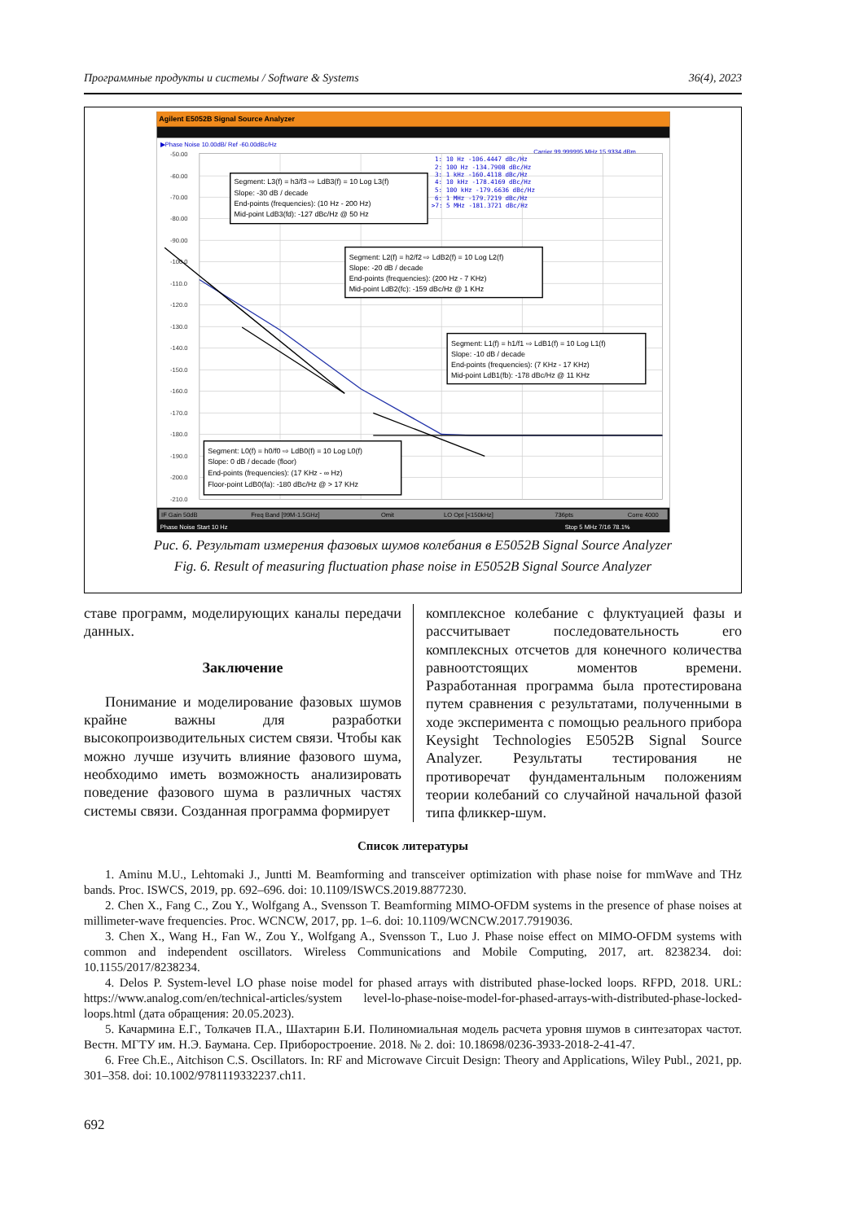Программные продукты и системы / Software & Systems 36(4), 2023
Agilent E5052B Signal Source Analyzer
▶Phase Noise 10.00dB/ Ref -60.00dBc/Hz
Carrier 99.999995 MHz 15.9334 dBm
-50.00
-60.00
-70.00
-80.00
-90.00
-100.0
-110.0
-120.0
-130.0
-140.0
-150.0
-160.0
-170.0
-180.0
-190.0
-200.0
-210.0
1: 10 Hz -106.4447 dBc/Hz
2: 100 Hz -134.7908 dBc/Hz
3: 1 kHz -160.4118 dBc/Hz
4: 10 kHz -178.4169 dBc/Hz
5: 100 kHz -179.6636 dBc/Hz
6: 1 MHz -179.7219 dBc/Hz
>7: 5 MHz -181.3721 dBc/Hz
Segment: L3(f) = h3/f3 ⇨ LdB3(f) = 10 Log L3(f)
Slope: -30 dB / decade
End-points (frequencies): (10 Hz - 200 Hz)
Mid-point LdB3(fd): -127 dBc/Hz @ 50 Hz
Segment: L2(f) = h2/f2 ⇨ LdB2(f) = 10 Log L2(f)
Slope: -20 dB / decade
End-points (frequencies): (200 Hz - 7 KHz)
Mid-point LdB2(fc): -159 dBc/Hz @ 1 KHz
Segment: L1(f) = h1/f1 ⇨ LdB1(f) = 10 Log L1(f)
Slope: -10 dB / decade
End-points (frequencies): (7 KHz - 17 KHz)
Mid-point LdB1(fb): -178 dBc/Hz @ 11 KHz
Segment: L0(f) = h0/f0 ⇨ LdB0(f) = 10 Log L0(f)
Slope: 0 dB / decade (floor)
End-points (frequencies): (17 KHz - ∞ Hz)
Floor-point LdB0(fa): -180 dBc/Hz @ > 17 KHz
IF Gain 50dB
Freq Band [99M-1.5GHz]
Omit
LO Opt [<150kHz]
736pts
Corre 4000
Phase Noise Start 10 Hz
Stop 5 MHz 7/16 78.1%
Рис. 6. Результат измерения фазовых шумов колебания в E5052B Signal Source Analyzer
Fig. 6. Result of measuring fluctuation phase noise in E5052B Signal Source Analyzer
ставе программ, моделирующих каналы передачи данных.
Заключение
Понимание и моделирование фазовых шумов крайне важны для разработки высокопроизводительных систем связи. Чтобы как можно лучше изучить влияние фазового шума, необходимо иметь возможность анализировать поведение фазового шума в различных частях системы связи. Созданная программа формирует
комплексное колебание с флуктуацией фазы и рассчитывает последовательность его комплексных отсчетов для конечного количества равноотстоящих моментов времени. Разработанная программа была протестирована путем сравнения с результатами, полученными в ходе эксперимента с помощью реального прибора Keysight Technologies E5052B Signal Source Analyzer. Результаты тестирования не противоречат фундаментальным положениям теории колебаний со случайной начальной фазой типа фликкер-шум.
Список литературы
1. Aminu M.U., Lehtomaki J., Juntti M. Beamforming and transceiver optimization with phase noise for mmWave and THz bands. Proc. ISWCS, 2019, pp. 692–696. doi: 10.1109/ISWCS.2019.8877230.
2. Chen X., Fang C., Zou Y., Wolfgang A., Svensson T. Beamforming MIMO-OFDM systems in the presence of phase noises at millimeter-wave frequencies. Proc. WCNCW, 2017, pp. 1–6. doi: 10.1109/WCNCW.2017.7919036.
3. Chen X., Wang H., Fan W., Zou Y., Wolfgang A., Svensson T., Luo J. Phase noise effect on MIMO-OFDM systems with common and independent oscillators. Wireless Communications and Mobile Computing, 2017, art. 8238234. doi: 10.1155/2017/8238234.
4. Delos P. System-level LO phase noise model for phased arrays with distributed phase-locked loops. RFPD, 2018. URL: https://www.analog.com/en/technical-articles/system level-lo-phase-noise-model-for-phased-arrays-with-distributed-phase-locked-loops.html (дата обращения: 20.05.2023).
5. Качармина Е.Г., Толкачев П.А., Шахтарин Б.И. Полиномиальная модель расчета уровня шумов в синтезаторах частот. Вестн. МГТУ им. Н.Э. Баумана. Сер. Приборостроение. 2018. № 2. doi: 10.18698/0236-3933-2018-2-41-47.
6. Free Ch.E., Aitchison C.S. Oscillators. In: RF and Microwave Circuit Design: Theory and Applications, Wiley Publ., 2021, pp. 301–358. doi: 10.1002/9781119332237.ch11.
692